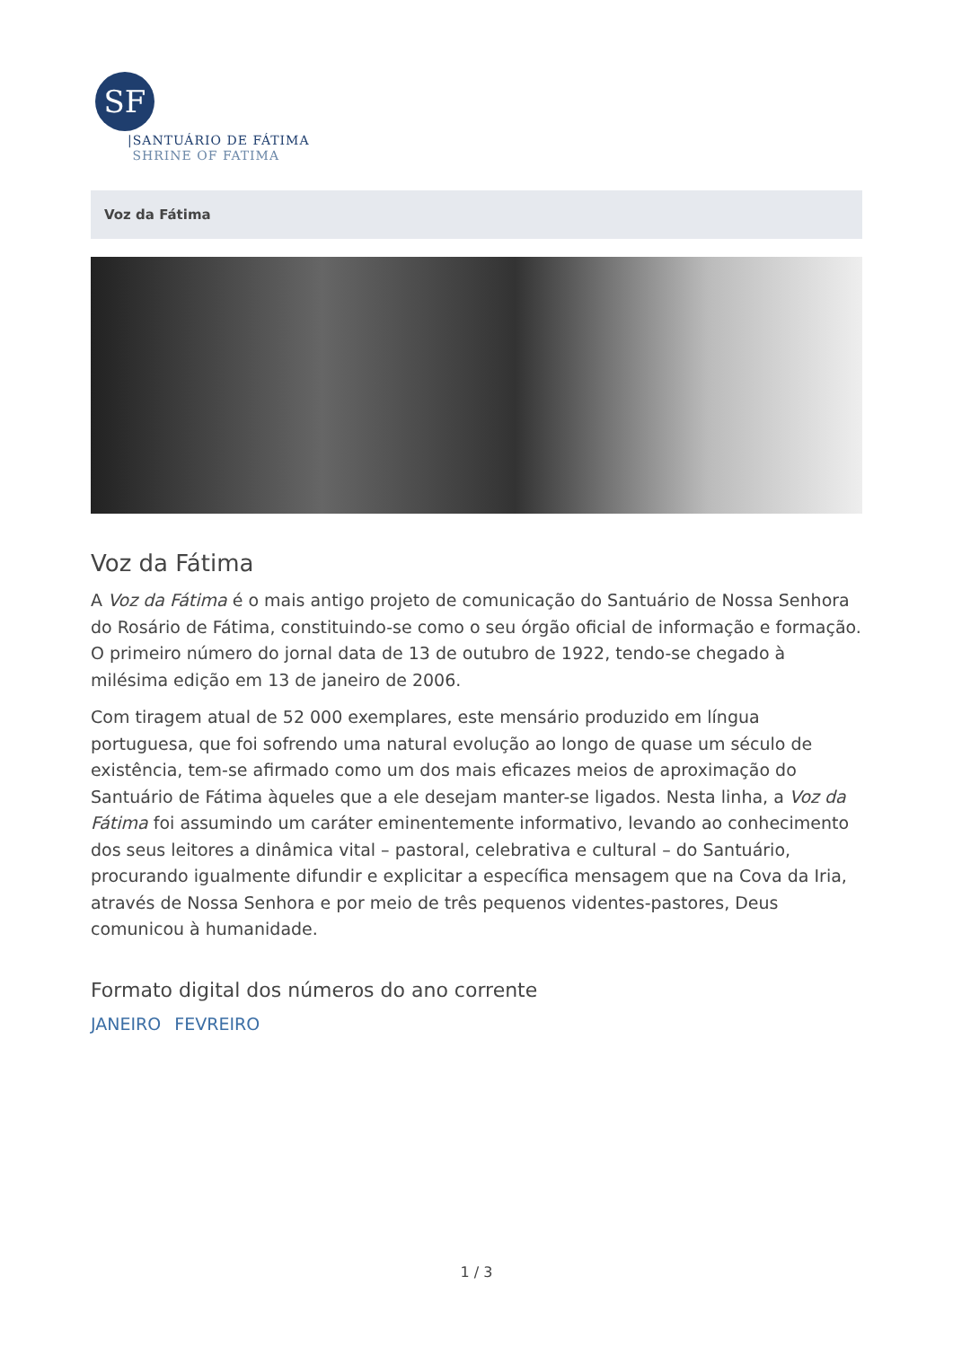SF
|SANTUÁRIO DE FÁTIMA
SHRINE OF FATIMA
Voz da Fátima
Voz da Fátima
A Voz da Fátima é o mais antigo projeto de comunicação do Santuário de Nossa Senhora do Rosário de Fátima, constituindo-se como o seu órgão oficial de informação e formação. O primeiro número do jornal data de 13 de outubro de 1922, tendo-se chegado à milésima edição em 13 de janeiro de 2006.
Com tiragem atual de 52 000 exemplares, este mensário produzido em língua portuguesa, que foi sofrendo uma natural evolução ao longo de quase um século de existência, tem-se afirmado como um dos mais eficazes meios de aproximação do Santuário de Fátima àqueles que a ele desejam manter-se ligados. Nesta linha, a Voz da Fátima foi assumindo um caráter eminentemente informativo, levando ao conhecimento dos seus leitores a dinâmica vital – pastoral, celebrativa e cultural – do Santuário, procurando igualmente difundir e explicitar a específica mensagem que na Cova da Iria, através de Nossa Senhora e por meio de três pequenos videntes-pastores, Deus comunicou à humanidade.
Formato digital dos números do ano corrente
JANEIRO FEVREIRO
1 / 3